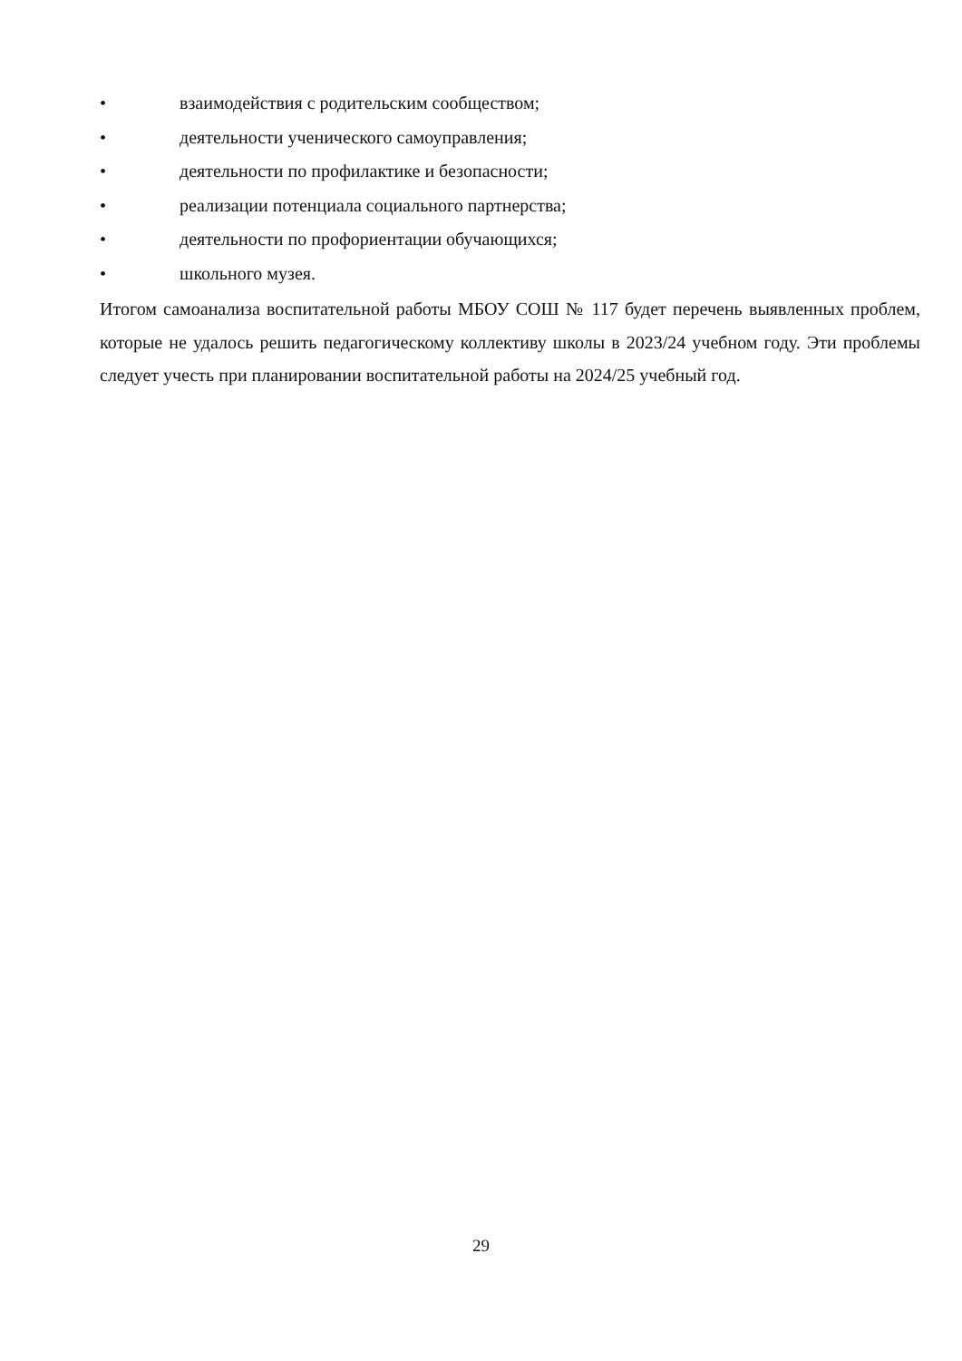• взаимодействия с родительским сообществом;
• деятельности ученического самоуправления;
• деятельности по профилактике и безопасности;
• реализации потенциала социального партнерства;
• деятельности по профориентации обучающихся;
• школьного музея.
Итогом самоанализа воспитательной работы МБОУ СОШ № 117 будет перечень выявленных проблем, которые не удалось решить педагогическому коллективу школы в 2023/24 учебном году. Эти проблемы следует учесть при планировании воспитательной работы на 2024/25 учебный год.
29